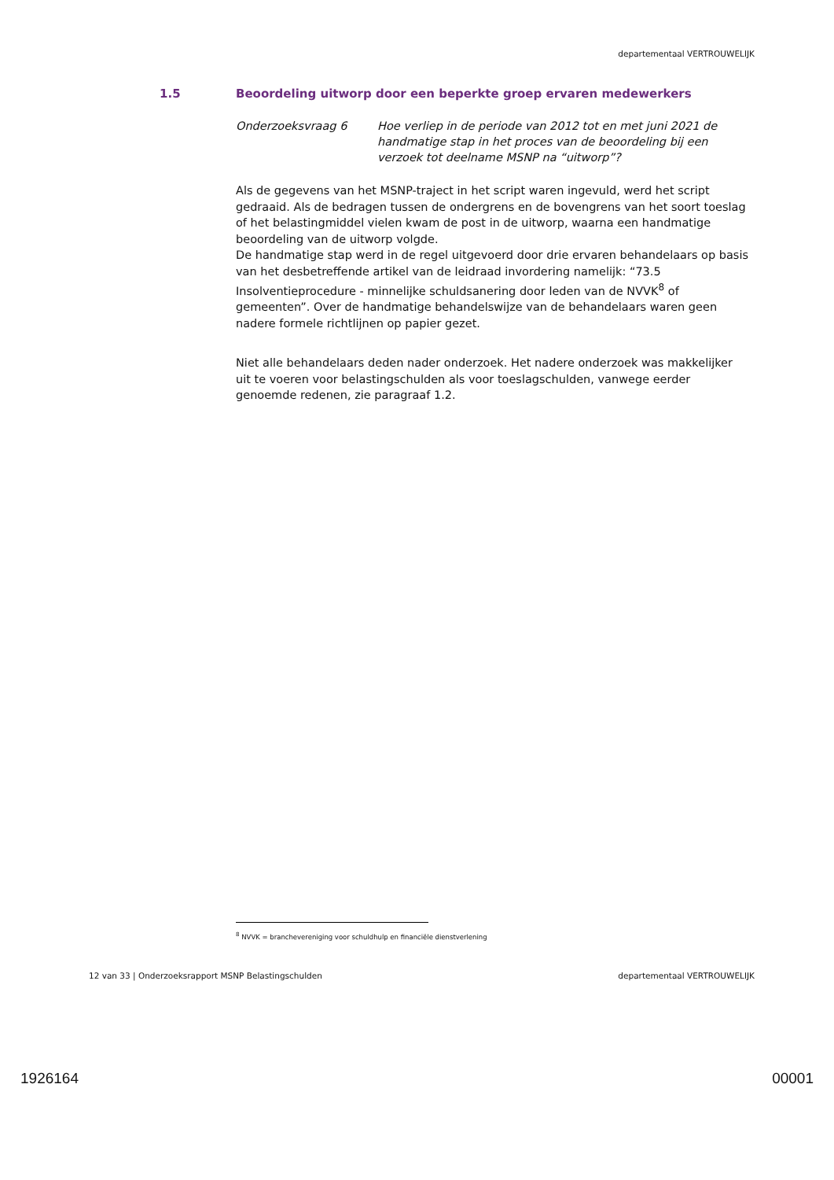departementaal VERTROUWELIJK
1.5 Beoordeling uitworp door een beperkte groep ervaren medewerkers
Onderzoeksvraag 6 Hoe verliep in de periode van 2012 tot en met juni 2021 de handmatige stap in het proces van de beoordeling bij een verzoek tot deelname MSNP na “uitworp”?
Als de gegevens van het MSNP-traject in het script waren ingevuld, werd het script gedraaid. Als de bedragen tussen de ondergrens en de bovengrens van het soort toeslag of het belastingmiddel vielen kwam de post in de uitworp, waarna een handmatige beoordeling van de uitworp volgde.
De handmatige stap werd in de regel uitgevoerd door drie ervaren behandelaars op basis van het desbetreffende artikel van de leidraad invordering namelijk: “73.5 Insolventieprocedure - minnelijke schuldsanering door leden van de NVVK<sup>8</sup> of gemeenten”. Over de handmatige behandelswijze van de behandelaars waren geen nadere formele richtlijnen op papier gezet.
Niet alle behandelaars deden nader onderzoek. Het nadere onderzoek was makkelijker uit te voeren voor belastingschulden als voor toeslagschulden, vanwege eerder genoemde redenen, zie paragraaf 1.2.
<sup>8</sup> NVVK = branchevereniging voor schuldhulp en financiële dienstverlening
12 van 33 | Onderzoeksrapport MSNP Belastingschulden departementaal VERTROUWELIJK
1926164 00001